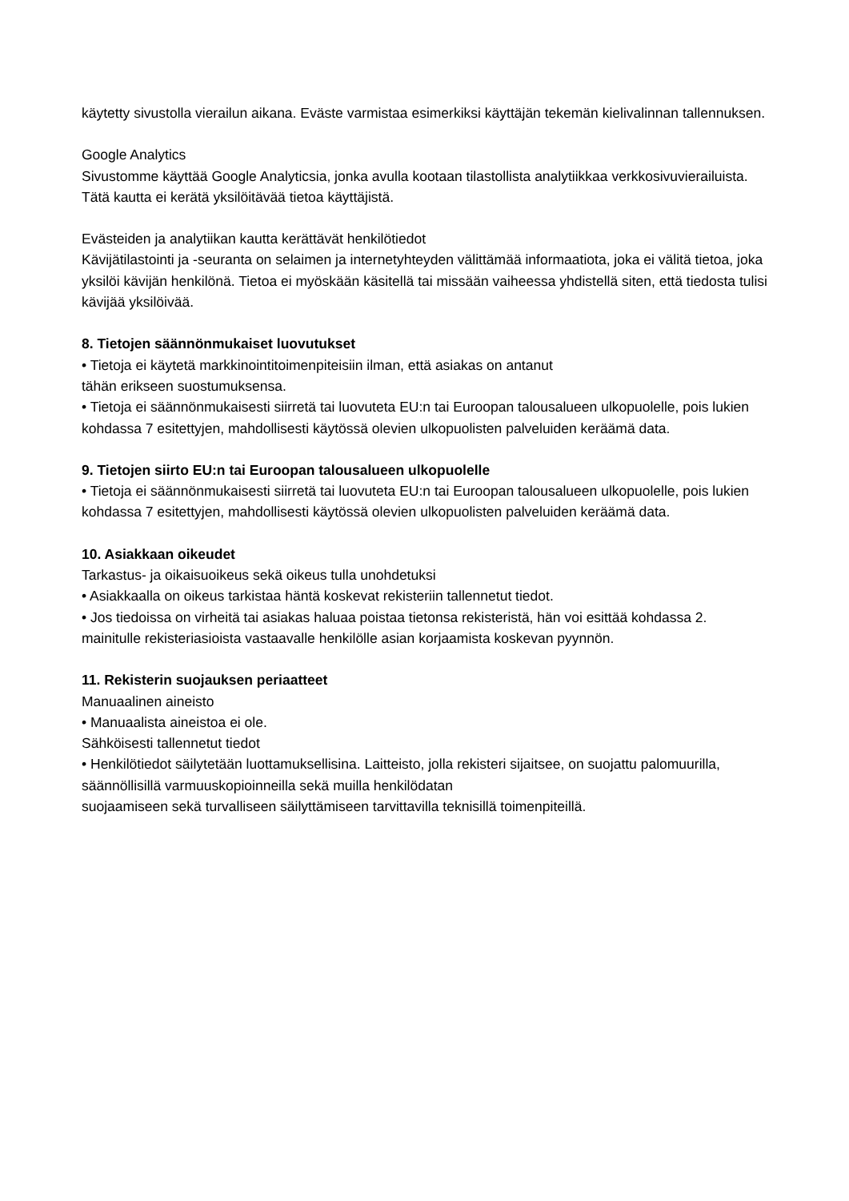käytetty sivustolla vierailun aikana. Eväste varmistaa esimerkiksi käyttäjän tekemän kielivalinnan tallennuksen.
Google Analytics
Sivustomme käyttää Google Analyticsia, jonka avulla kootaan tilastollista analytiikkaa verkkosivuvierailuista. Tätä kautta ei kerätä yksilöitävää tietoa käyttäjistä.
Evästeiden ja analytiikan kautta kerättävät henkilötiedot
Kävijätilastointi ja -seuranta on selaimen ja internetyhteyden välittämää informaatiota, joka ei välitä tietoa, joka yksilöi kävijän henkilönä. Tietoa ei myöskään käsitellä tai missään vaiheessa yhdistellä siten, että tiedosta tulisi kävijää yksilöivää.
8. Tietojen säännönmukaiset luovutukset
• Tietoja ei käytetä markkinointitoimenpiteisiin ilman, että asiakas on antanut
tähän erikseen suostumuksensa.
• Tietoja ei säännönmukaisesti siirretä tai luovuteta EU:n tai Euroopan talousalueen ulkopuolelle, pois lukien kohdassa 7 esitettyjen, mahdollisesti käytössä olevien ulkopuolisten palveluiden keräämä data.
9. Tietojen siirto EU:n tai Euroopan talousalueen ulkopuolelle
• Tietoja ei säännönmukaisesti siirretä tai luovuteta EU:n tai Euroopan talousalueen ulkopuolelle, pois lukien kohdassa 7 esitettyjen, mahdollisesti käytössä olevien ulkopuolisten palveluiden keräämä data.
10. Asiakkaan oikeudet
Tarkastus- ja oikaisuoikeus sekä oikeus tulla unohdetuksi
• Asiakkaalla on oikeus tarkistaa häntä koskevat rekisteriin tallennetut tiedot.
• Jos tiedoissa on virheitä tai asiakas haluaa poistaa tietonsa rekisteristä, hän voi esittää kohdassa 2. mainitulle rekisteriasioista vastaavalle henkilölle asian korjaamista koskevan pyynnön.
11. Rekisterin suojauksen periaatteet
Manuaalinen aineisto
• Manuaalista aineistoa ei ole.
Sähköisesti tallennetut tiedot
• Henkilötiedot säilytetään luottamuksellisina. Laitteisto, jolla rekisteri sijaitsee, on suojattu palomuurilla, säännöllisillä varmuuskopioinneilla sekä muilla henkilödatan
suojaamiseen sekä turvalliseen säilyttämiseen tarvittavilla teknisillä toimenpiteillä.